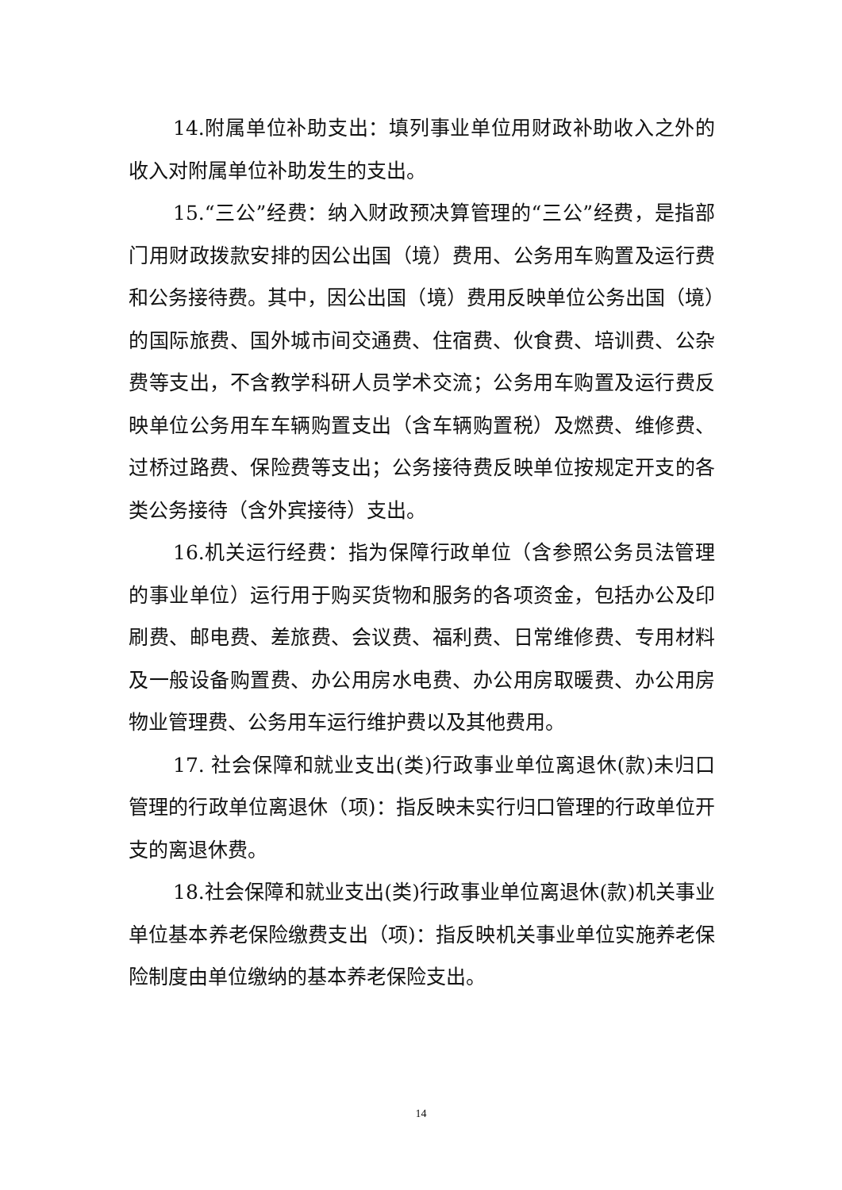14.附属单位补助支出：填列事业单位用财政补助收入之外的收入对附属单位补助发生的支出。
15.“三公”经费：纳入财政预决算管理的“三公”经费，是指部门用财政拨款安排的因公出国（境）费用、公务用车购置及运行费和公务接待费。其中，因公出国（境）费用反映单位公务出国（境）的国际旅费、国外城市间交通费、住宿费、伙食费、培训费、公杂费等支出，不含教学科研人员学术交流；公务用车购置及运行费反映单位公务用车车辆购置支出（含车辆购置税）及燃费、维修费、过桥过路费、保险费等支出；公务接待费反映单位按规定开支的各类公务接待（含外宾接待）支出。
16.机关运行经费：指为保障行政单位（含参照公务员法管理的事业单位）运行用于购买货物和服务的各项资金，包括办公及印刷费、邮电费、差旅费、会议费、福利费、日常维修费、专用材料及一般设备购置费、办公用房水电费、办公用房取暖费、办公用房物业管理费、公务用车运行维护费以及其他费用。
17. 社会保障和就业支出(类)行政事业单位离退休(款)未归口管理的行政单位离退休（项)：指反映未实行归口管理的行政单位开支的离退休费。
18.社会保障和就业支出(类)行政事业单位离退休(款)机关事业单位基本养老保险缴费支出（项)：指反映机关事业单位实施养老保险制度由单位缴纳的基本养老保险支出。
14